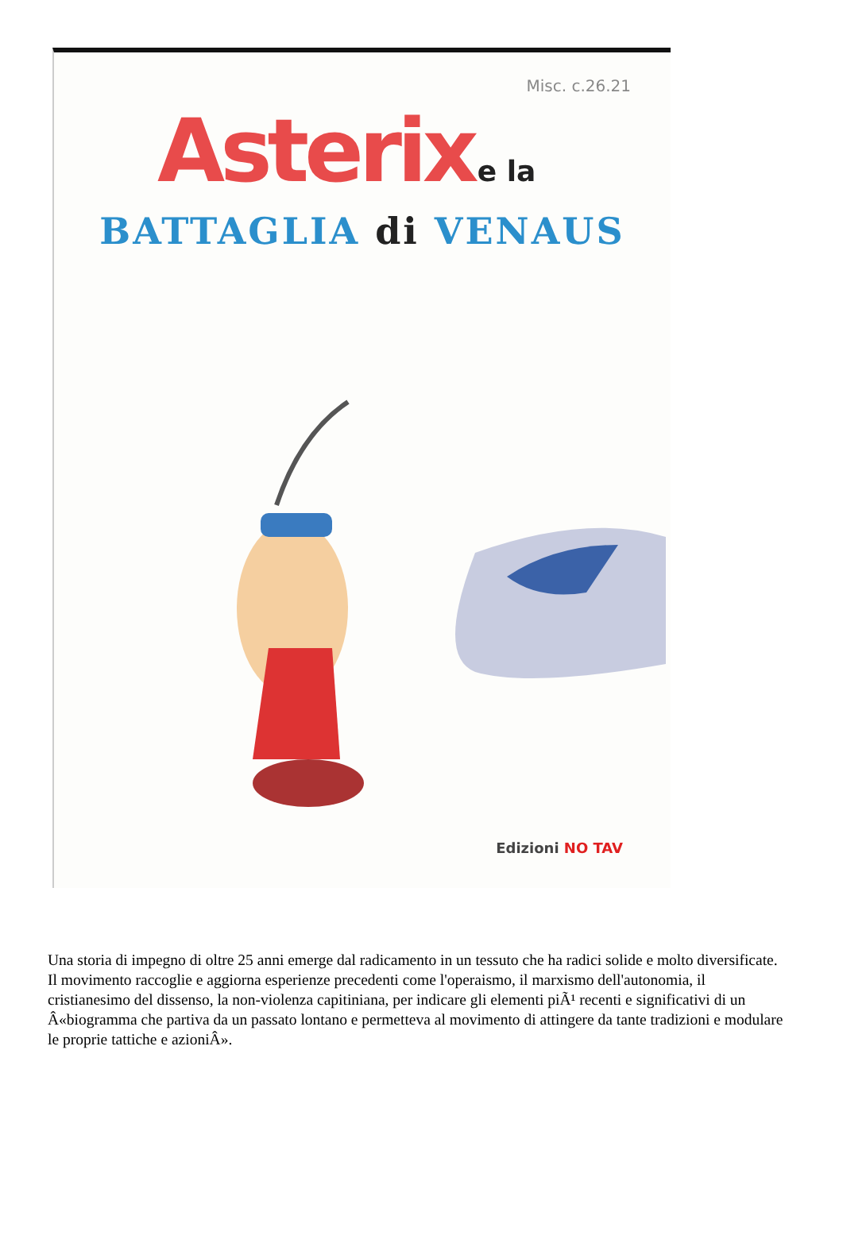Misc. c.26.21
Asterix e la
BATTAGLIA di VENAUS
Edizioni NO TAV
Una storia di impegno di oltre 25 anni emerge dal radicamento in un tessuto che ha radici solide e molto diversificate. Il movimento raccoglie e aggiorna esperienze precedenti come l'operaismo, il marxismo dell'autonomia, il cristianesimo del dissenso, la non-violenza capitiniana, per indicare gli elementi piÃ¹ recenti e significativi di un Â«biogramma che partiva da un passato lontano e permetteva al movimento di attingere da tante tradizioni e modulare le proprie tattiche e azioniÂ».